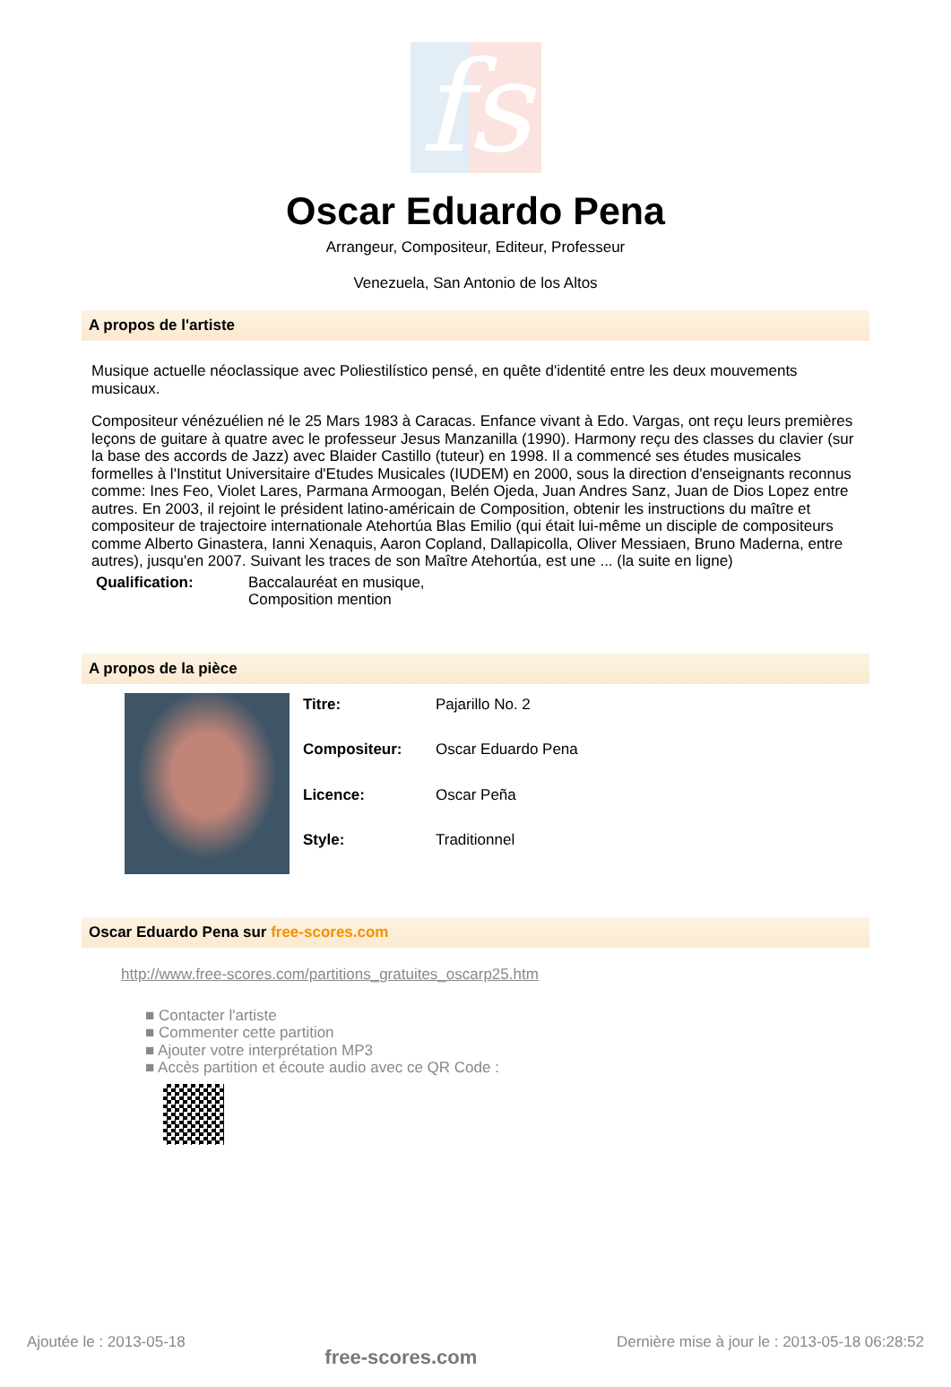fs
Oscar Eduardo Pena
Arrangeur, Compositeur, Editeur, Professeur
Venezuela, San Antonio de los Altos
A propos de l'artiste
Musique actuelle néoclassique avec Poliestilístico pensé, en quête d'identité entre les deux mouvements musicaux.
Compositeur vénézuélien né le 25 Mars 1983 à Caracas. Enfance vivant à Edo. Vargas, ont reçu leurs premières leçons de guitare à quatre avec le professeur Jesus Manzanilla (1990). Harmony reçu des classes du clavier (sur la base des accords de Jazz) avec Blaider Castillo (tuteur) en 1998. Il a commencé ses études musicales formelles à l'Institut Universitaire d'Etudes Musicales (IUDEM) en 2000, sous la direction d'enseignants reconnus comme: Ines Feo, Violet Lares, Parmana Armoogan, Belén Ojeda, Juan Andres Sanz, Juan de Dios Lopez entre autres. En 2003, il rejoint le président latino-américain de Composition, obtenir les instructions du maître et compositeur de trajectoire internationale Atehortúa Blas Emilio (qui était lui-même un disciple de compositeurs comme Alberto Ginastera, Ianni Xenaquis, Aaron Copland, Dallapicolla, Oliver Messiaen, Bruno Maderna, entre autres), jusqu'en 2007. Suivant les traces de son Maître Atehortúa, est une ... (la suite en ligne)
| Qualification: | Baccalauréat en musique, Composition mention |
A propos de la pièce
| Titre: | Pajarillo No. 2 |
| Compositeur: | Oscar Eduardo Pena |
| Licence: | Oscar Peña |
| Style: | Traditionnel |
Oscar Eduardo Pena sur free-scores.com
http://www.free-scores.com/partitions_gratuites_oscarp25.htm
■ Contacter l'artiste
■ Commenter cette partition
■ Ajouter votre interprétation MP3
■ Accès partition et écoute audio avec ce QR Code :
Ajoutée le : 2013-05-18 free-scores.com Dernière mise à jour le : 2013-05-18 06:28:52